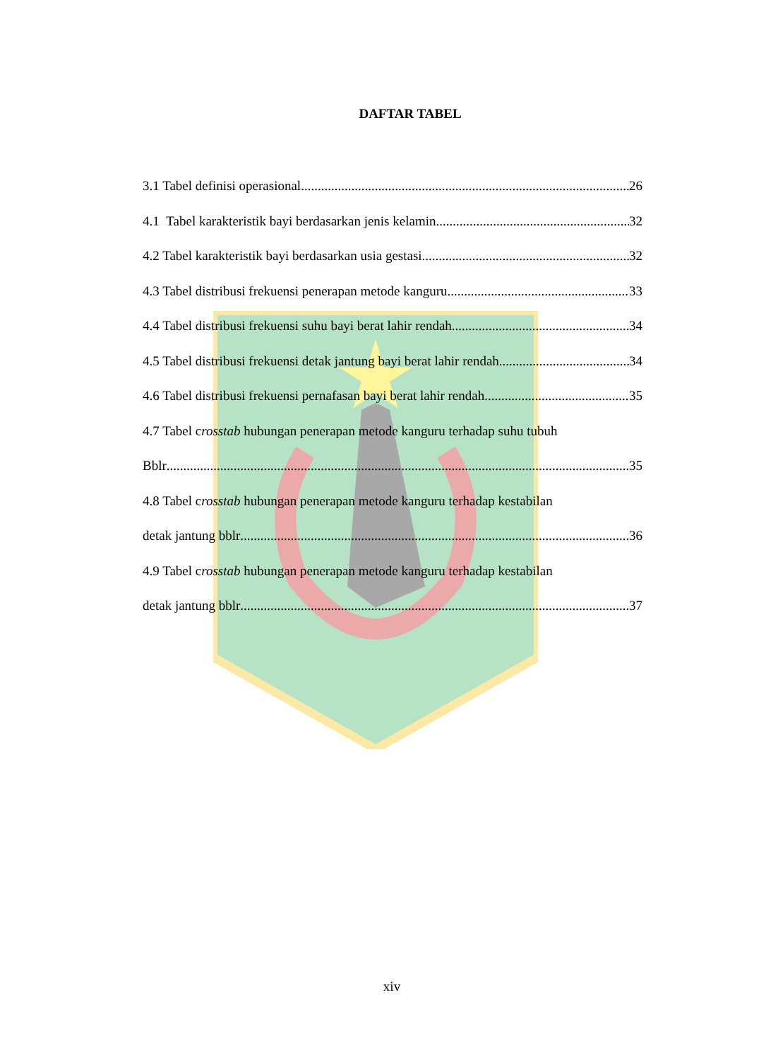DAFTAR TABEL
3.1 Tabel definisi operasional 26
4.1 Tabel karakteristik bayi berdasarkan jenis kelamin 32
4.2 Tabel karakteristik bayi berdasarkan usia gestasi 32
4.3 Tabel distribusi frekuensi penerapan metode kanguru 33
4.4 Tabel distribusi frekuensi suhu bayi berat lahir rendah 34
4.5 Tabel distribusi frekuensi detak jantung bayi berat lahir rendah 34
4.6 Tabel distribusi frekuensi pernafasan bayi berat lahir rendah 35
4.7 Tabel crosstab hubungan penerapan metode kanguru terhadap suhu tubuh
Bblr 35
4.8 Tabel crosstab hubungan penerapan metode kanguru terhadap kestabilan
detak jantung bblr 36
4.9 Tabel crosstab hubungan penerapan metode kanguru terhadap kestabilan
detak jantung bblr 37
xiv